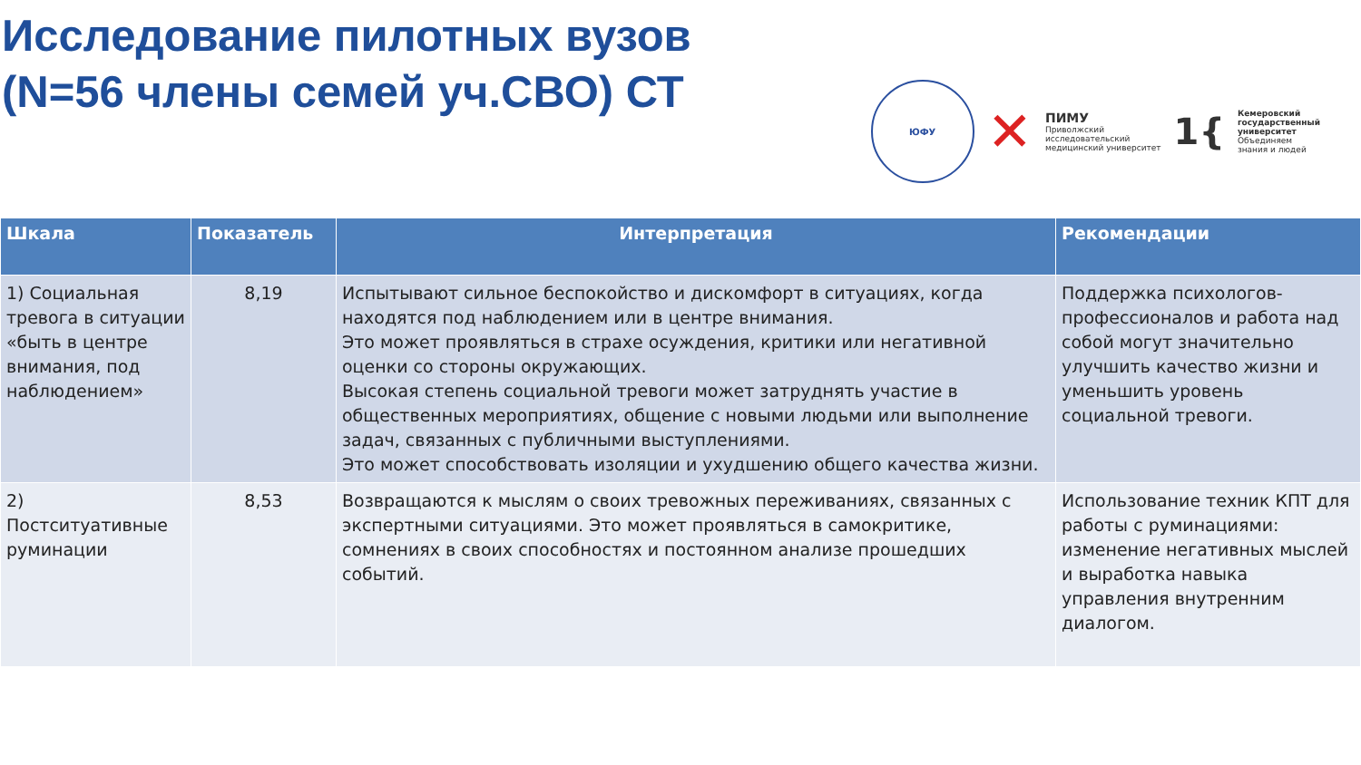Исследование пилотных вузов
(N=56 члены семей уч.СВО) СТ
ЮФУ
✕
ПИМУ
Приволжский
исследовательский
медицинский университет
1{
Кемеровский
государственный
университет
Объединяем
знания и людей
| Шкала | Показатель | Интерпретация | Рекомендации |
| --- | --- | --- | --- |
| 1) Социальная тревога в ситуации «быть в центре внимания, под наблюдением» | 8,19 | Испытывают сильное беспокойство и дискомфорт в ситуациях, когда находятся под наблюдением или в центре внимания. Это может проявляться в страхе осуждения, критики или негативной оценки со стороны окружающих. Высокая степень социальной тревоги может затруднять участие в общественных мероприятиях, общение с новыми людьми или выполнение задач, связанных с публичными выступлениями. Это может способствовать изоляции и ухудшению общего качества жизни. | Поддержка психологов-профессионалов и работа над собой могут значительно улучшить качество жизни и уменьшить уровень социальной тревоги. |
| 2) Постситуативные руминации | 8,53 | Возвращаются к мыслям о своих тревожных переживаниях, связанных с экспертными ситуациями. Это может проявляться в самокритике, сомнениях в своих способностях и постоянном анализе прошедших событий. | Использование техник КПТ для работы с руминациями: изменение негативных мыслей и выработка навыка управления внутренним диалогом. |